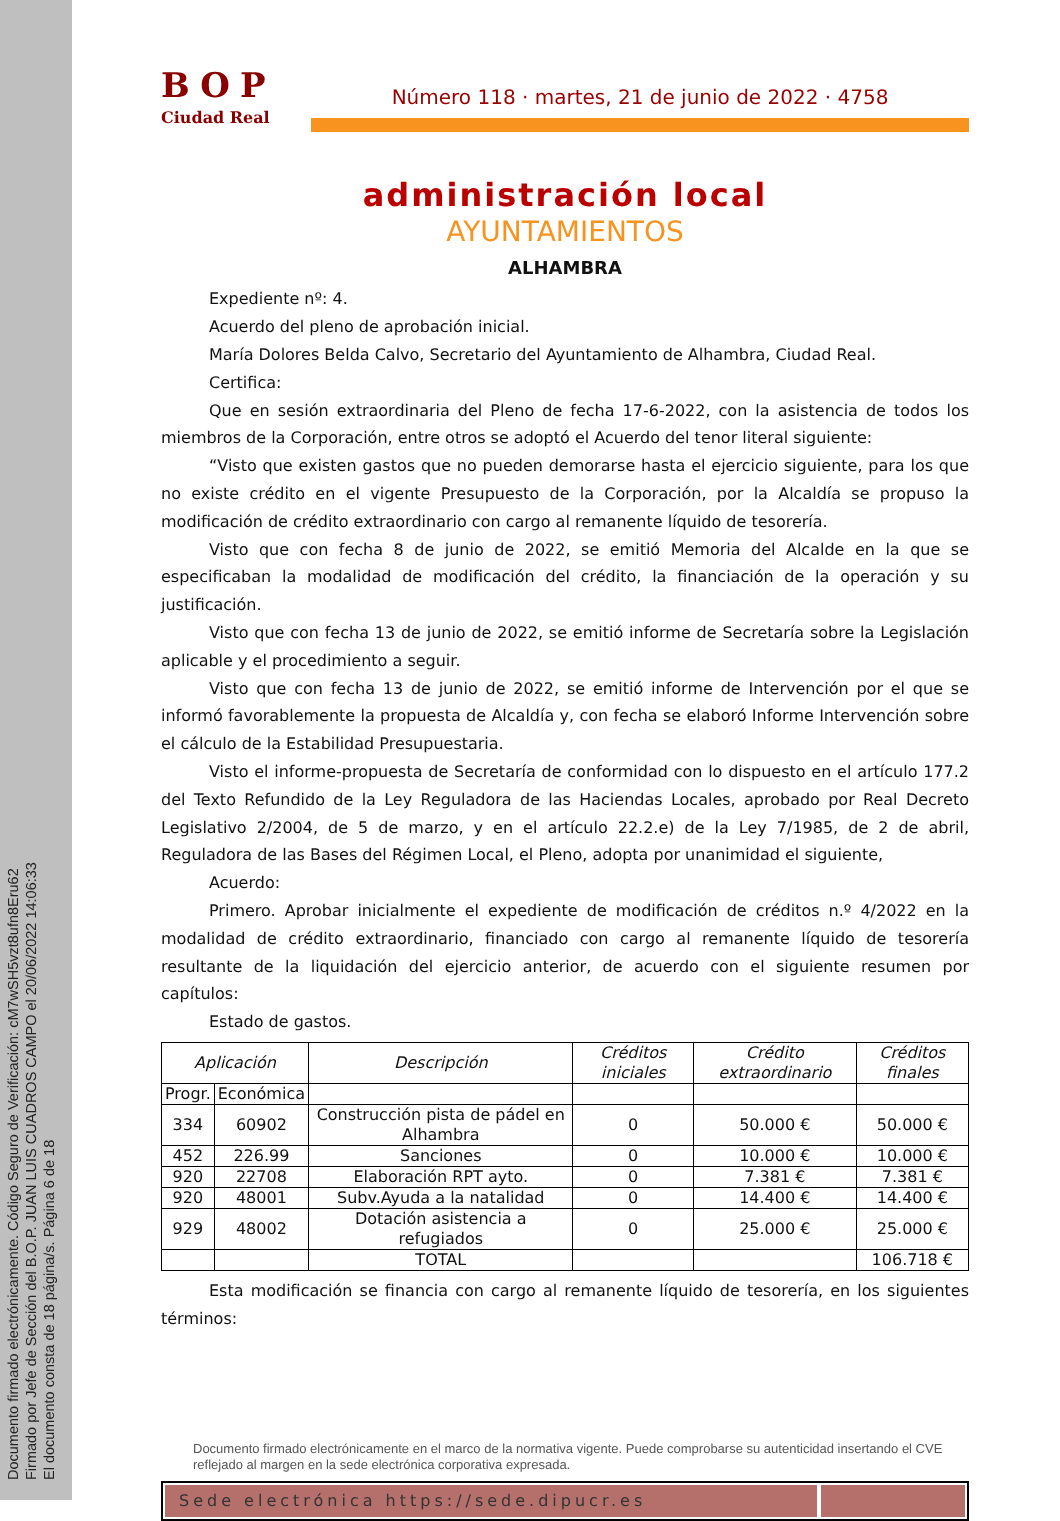Documento firmado electrónicamente. Código Seguro de Verificación: cM7wSH5vzt8ufn8Eru62
Firmado por Jefe de Sección del B.O.P. JUAN LUIS CUADROS CAMPO el 20/06/2022 14:06:33
El documento consta de 18 página/s. Página 6 de 18
BOP
Ciudad Real
Número 118 · martes, 21 de junio de 2022 · 4758
administración local
AYUNTAMIENTOS
ALHAMBRA
Expediente nº: 4.
Acuerdo del pleno de aprobación inicial.
María Dolores Belda Calvo, Secretario del Ayuntamiento de Alhambra, Ciudad Real.
Certifica:
Que en sesión extraordinaria del Pleno de fecha 17-6-2022, con la asistencia de todos los miembros de la Corporación, entre otros se adoptó el Acuerdo del tenor literal siguiente:
“Visto que existen gastos que no pueden demorarse hasta el ejercicio siguiente, para los que no existe crédito en el vigente Presupuesto de la Corporación, por la Alcaldía se propuso la modificación de crédito extraordinario con cargo al remanente líquido de tesorería.
Visto que con fecha 8 de junio de 2022, se emitió Memoria del Alcalde en la que se especificaban la modalidad de modificación del crédito, la financiación de la operación y su justificación.
Visto que con fecha 13 de junio de 2022, se emitió informe de Secretaría sobre la Legislación aplicable y el procedimiento a seguir.
Visto que con fecha 13 de junio de 2022, se emitió informe de Intervención por el que se informó favorablemente la propuesta de Alcaldía y, con fecha se elaboró Informe Intervención sobre el cálculo de la Estabilidad Presupuestaria.
Visto el informe-propuesta de Secretaría de conformidad con lo dispuesto en el artículo 177.2 del Texto Refundido de la Ley Reguladora de las Haciendas Locales, aprobado por Real Decreto Legislativo 2/2004, de 5 de marzo, y en el artículo 22.2.e) de la Ley 7/1985, de 2 de abril, Reguladora de las Bases del Régimen Local, el Pleno, adopta por unanimidad el siguiente,
Acuerdo:
Primero. Aprobar inicialmente el expediente de modificación de créditos n.º 4/2022 en la modalidad de crédito extraordinario, financiado con cargo al remanente líquido de tesorería resultante de la liquidación del ejercicio anterior, de acuerdo con el siguiente resumen por capítulos:
Estado de gastos.
| Aplicación | | Descripción | Créditos iniciales | Crédito extraordinario | Créditos finales |
| --- | --- | --- | --- | --- | --- |
| Progr. | Económica | | | | |
| 334 | 60902 | Construcción pista de pádel en Alhambra | 0 | 50.000 € | 50.000 € |
| 452 | 226.99 | Sanciones | 0 | 10.000 € | 10.000 € |
| 920 | 22708 | Elaboración RPT ayto. | 0 | 7.381 € | 7.381 € |
| 920 | 48001 | Subv.Ayuda a la natalidad | 0 | 14.400 € | 14.400 € |
| 929 | 48002 | Dotación asistencia a refugiados | 0 | 25.000 € | 25.000 € |
| | | TOTAL | | | 106.718 € |
Esta modificación se financia con cargo al remanente líquido de tesorería, en los siguientes términos:
Documento firmado electrónicamente en el marco de la normativa vigente. Puede comprobarse su autenticidad insertando el CVE reflejado al margen en la sede electrónica corporativa expresada.
Sede electrónica https://sede.dipucr.es